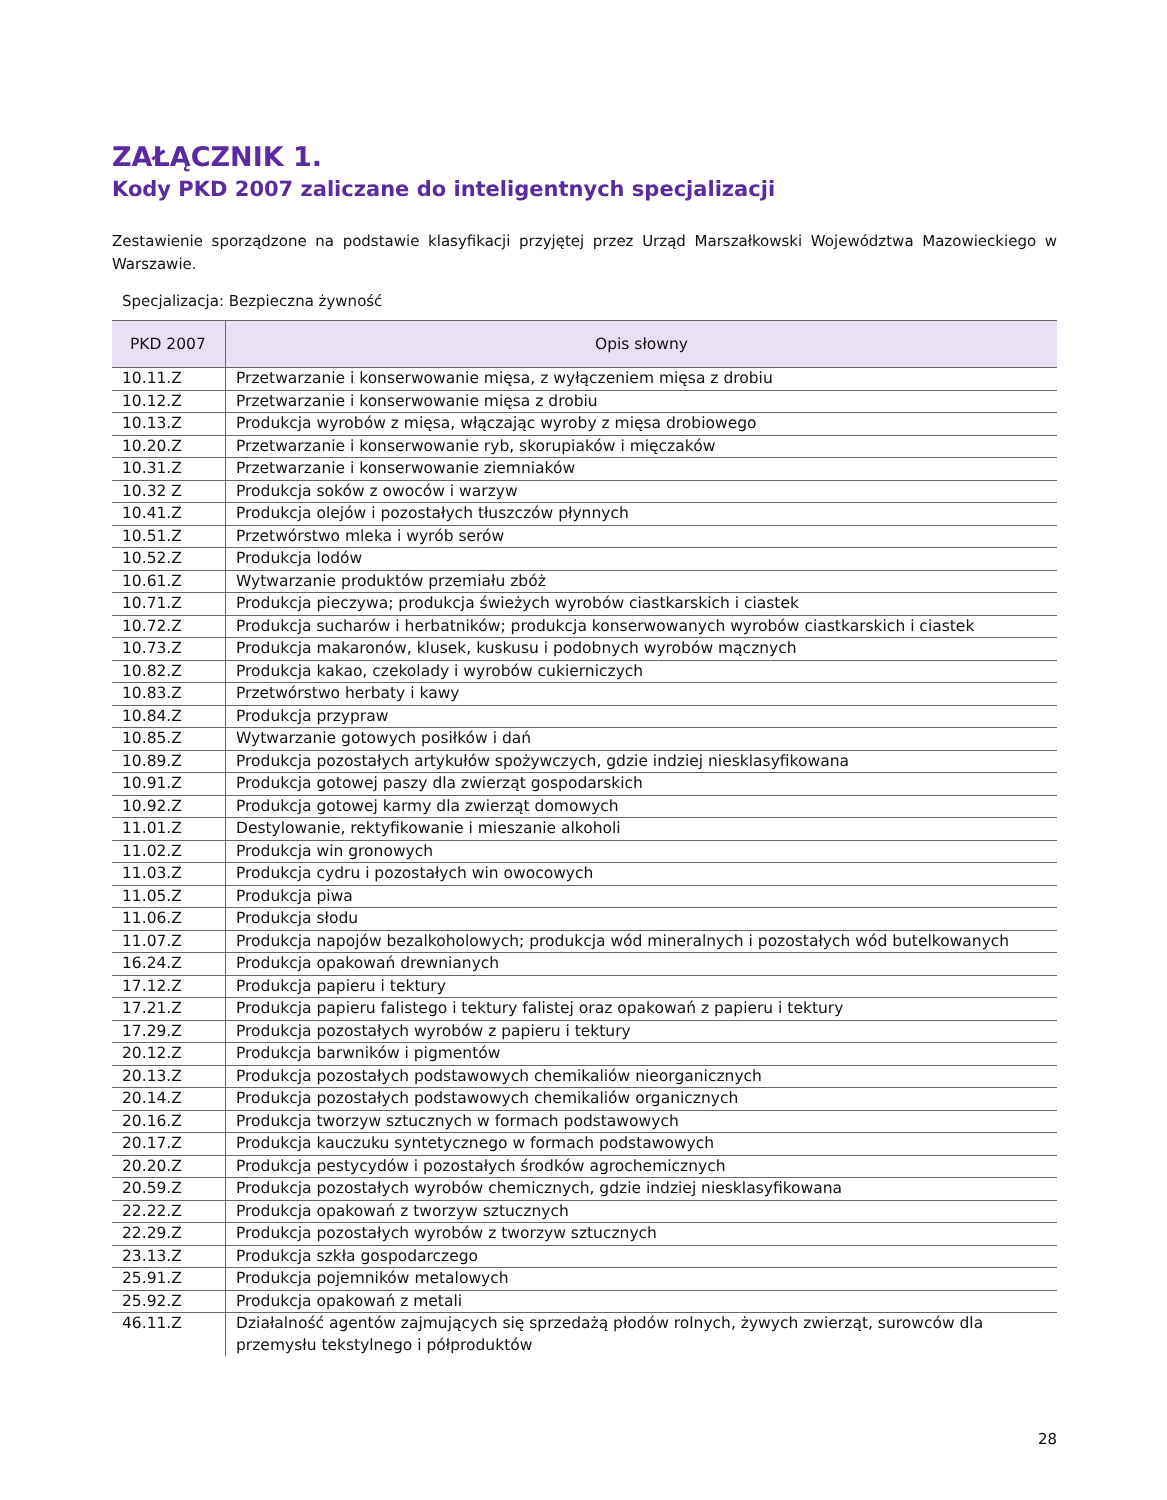ZAŁĄCZNIK 1.
Kody PKD 2007 zaliczane do inteligentnych specjalizacji
Zestawienie sporządzone na podstawie klasyfikacji przyjętej przez Urząd Marszałkowski Województwa Mazowieckiego w Warszawie.
Specjalizacja: Bezpieczna żywność
| PKD 2007 | Opis słowny |
| --- | --- |
| 10.11.Z | Przetwarzanie i konserwowanie mięsa, z wyłączeniem mięsa z drobiu |
| 10.12.Z | Przetwarzanie i konserwowanie mięsa z drobiu |
| 10.13.Z | Produkcja wyrobów z mięsa, włączając wyroby z mięsa drobiowego |
| 10.20.Z | Przetwarzanie i konserwowanie ryb, skorupiaków i mięczaków |
| 10.31.Z | Przetwarzanie i konserwowanie ziemniaków |
| 10.32 Z | Produkcja soków z owoców i warzyw |
| 10.41.Z | Produkcja olejów i pozostałych tłuszczów płynnych |
| 10.51.Z | Przetwórstwo mleka i wyrób serów |
| 10.52.Z | Produkcja lodów |
| 10.61.Z | Wytwarzanie produktów przemiału zbóż |
| 10.71.Z | Produkcja pieczywa; produkcja świeżych wyrobów ciastkarskich i ciastek |
| 10.72.Z | Produkcja sucharów i herbatników; produkcja konserwowanych wyrobów ciastkarskich i ciastek |
| 10.73.Z | Produkcja makaronów, klusek, kuskusu i podobnych wyrobów mącznych |
| 10.82.Z | Produkcja kakao, czekolady i wyrobów cukierniczych |
| 10.83.Z | Przetwórstwo herbaty i kawy |
| 10.84.Z | Produkcja przypraw |
| 10.85.Z | Wytwarzanie gotowych posiłków i dań |
| 10.89.Z | Produkcja pozostałych artykułów spożywczych, gdzie indziej niesklasyfikowana |
| 10.91.Z | Produkcja gotowej paszy dla zwierząt gospodarskich |
| 10.92.Z | Produkcja gotowej karmy dla zwierząt domowych |
| 11.01.Z | Destylowanie, rektyfikowanie i mieszanie alkoholi |
| 11.02.Z | Produkcja win gronowych |
| 11.03.Z | Produkcja cydru i pozostałych win owocowych |
| 11.05.Z | Produkcja piwa |
| 11.06.Z | Produkcja słodu |
| 11.07.Z | Produkcja napojów bezalkoholowych; produkcja wód mineralnych i pozostałych wód butelkowanych |
| 16.24.Z | Produkcja opakowań drewnianych |
| 17.12.Z | Produkcja papieru i tektury |
| 17.21.Z | Produkcja papieru falistego i tektury falistej oraz opakowań z papieru i tektury |
| 17.29.Z | Produkcja pozostałych wyrobów z papieru i tektury |
| 20.12.Z | Produkcja barwników i pigmentów |
| 20.13.Z | Produkcja pozostałych podstawowych chemikaliów nieorganicznych |
| 20.14.Z | Produkcja pozostałych podstawowych chemikaliów organicznych |
| 20.16.Z | Produkcja tworzyw sztucznych w formach podstawowych |
| 20.17.Z | Produkcja kauczuku syntetycznego w formach podstawowych |
| 20.20.Z | Produkcja pestycydów i pozostałych środków agrochemicznych |
| 20.59.Z | Produkcja pozostałych wyrobów chemicznych, gdzie indziej niesklasyfikowana |
| 22.22.Z | Produkcja opakowań z tworzyw sztucznych |
| 22.29.Z | Produkcja pozostałych wyrobów z tworzyw sztucznych |
| 23.13.Z | Produkcja szkła gospodarczego |
| 25.91.Z | Produkcja pojemników metalowych |
| 25.92.Z | Produkcja opakowań z metali |
| 46.11.Z | Działalność agentów zajmujących się sprzedażą płodów rolnych, żywych zwierząt, surowców dla przemysłu tekstylnego i półproduktów |
28